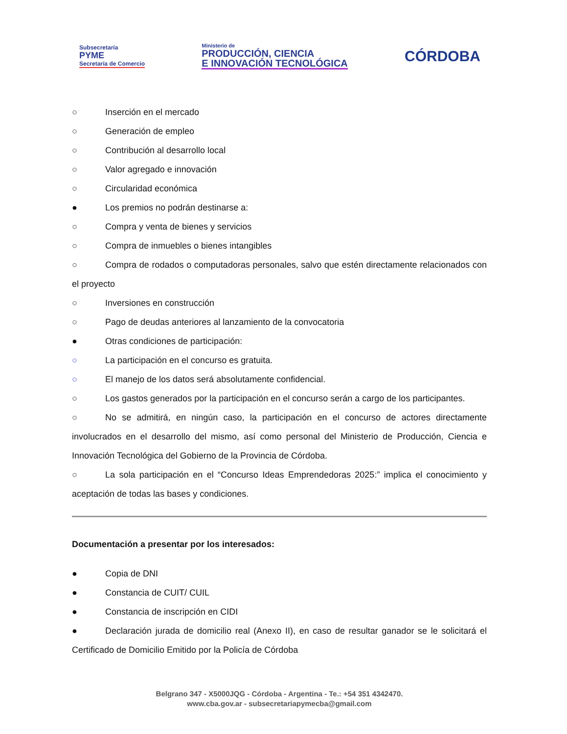Subsecretaría
PYME
Secretaría de Comercio
Ministerio de
PRODUCCIÓN, CIENCIA
E INNOVACIÓN TECNOLÓGICA
CÓRDOBA
○ Inserción en el mercado
○ Generación de empleo
○ Contribución al desarrollo local
○ Valor agregado e innovación
○ Circularidad económica
● Los premios no podrán destinarse a:
○ Compra y venta de bienes y servicios
○ Compra de inmuebles o bienes intangibles
○ Compra de rodados o computadoras personales, salvo que estén directamente relacionados con el proyecto
○ Inversiones en construcción
○ Pago de deudas anteriores al lanzamiento de la convocatoria
● Otras condiciones de participación:
○ La participación en el concurso es gratuita.
○ El manejo de los datos será absolutamente confidencial.
○ Los gastos generados por la participación en el concurso serán a cargo de los participantes.
○ No se admitirá, en ningún caso, la participación en el concurso de actores directamente involucrados en el desarrollo del mismo, así como personal del Ministerio de Producción, Ciencia e Innovación Tecnológica del Gobierno de la Provincia de Córdoba.
○ La sola participación en el “Concurso Ideas Emprendedoras 2025:” implica el conocimiento y aceptación de todas las bases y condiciones.
Documentación a presentar por los interesados:
● Copia de DNI
● Constancia de CUIT/ CUIL
● Constancia de inscripción en CIDI
● Declaración jurada de domicilio real (Anexo II), en caso de resultar ganador se le solicitará el Certificado de Domicilio Emitido por la Policía de Córdoba
Belgrano 347 - X5000JQG - Córdoba - Argentina - Te.: +54 351 4342470.
www.cba.gov.ar - subsecretariapymecba@gmail.com